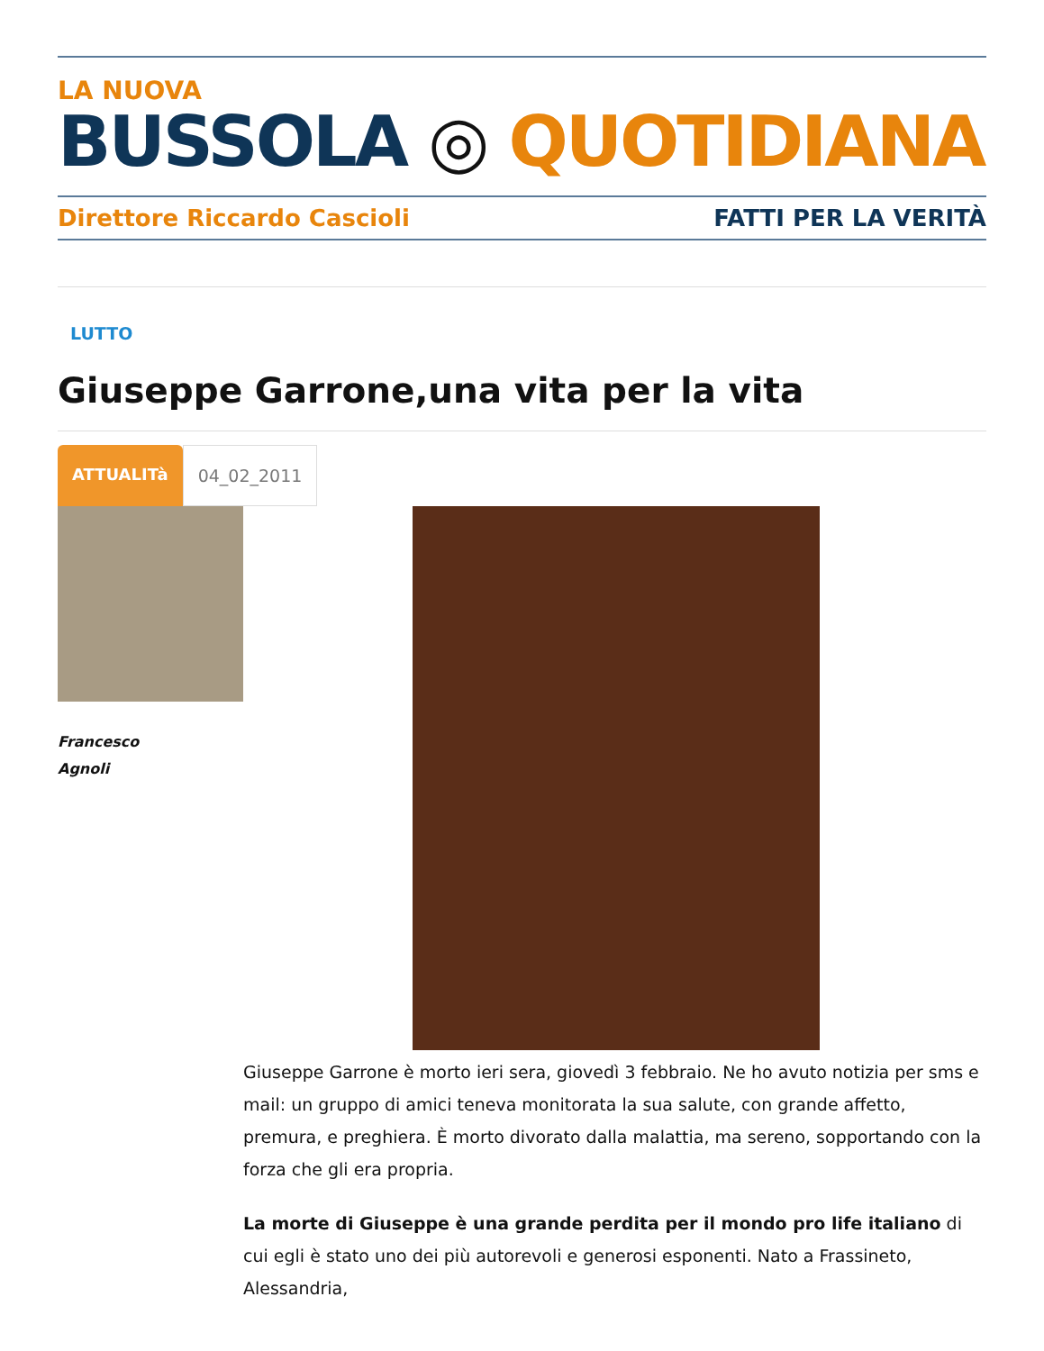LA NUOVA
BUSSOLA ◎ QUOTIDIANA
Direttore Riccardo Cascioli FATTI PER LA VERITÀ
LUTTO
Giuseppe Garrone,una vita per la vita
ATTUALITà 04_02_2011
Francesco
Agnoli
Giuseppe Garrone è morto ieri sera, giovedì 3 febbraio. Ne ho avuto notizia per sms e mail: un gruppo di amici teneva monitorata la sua salute, con grande affetto, premura, e preghiera. È morto divorato dalla malattia, ma sereno, sopportando con la forza che gli era propria.
La morte di Giuseppe è una grande perdita per il mondo pro life italiano di cui egli è stato uno dei più autorevoli e generosi esponenti. Nato a Frassineto, Alessandria,